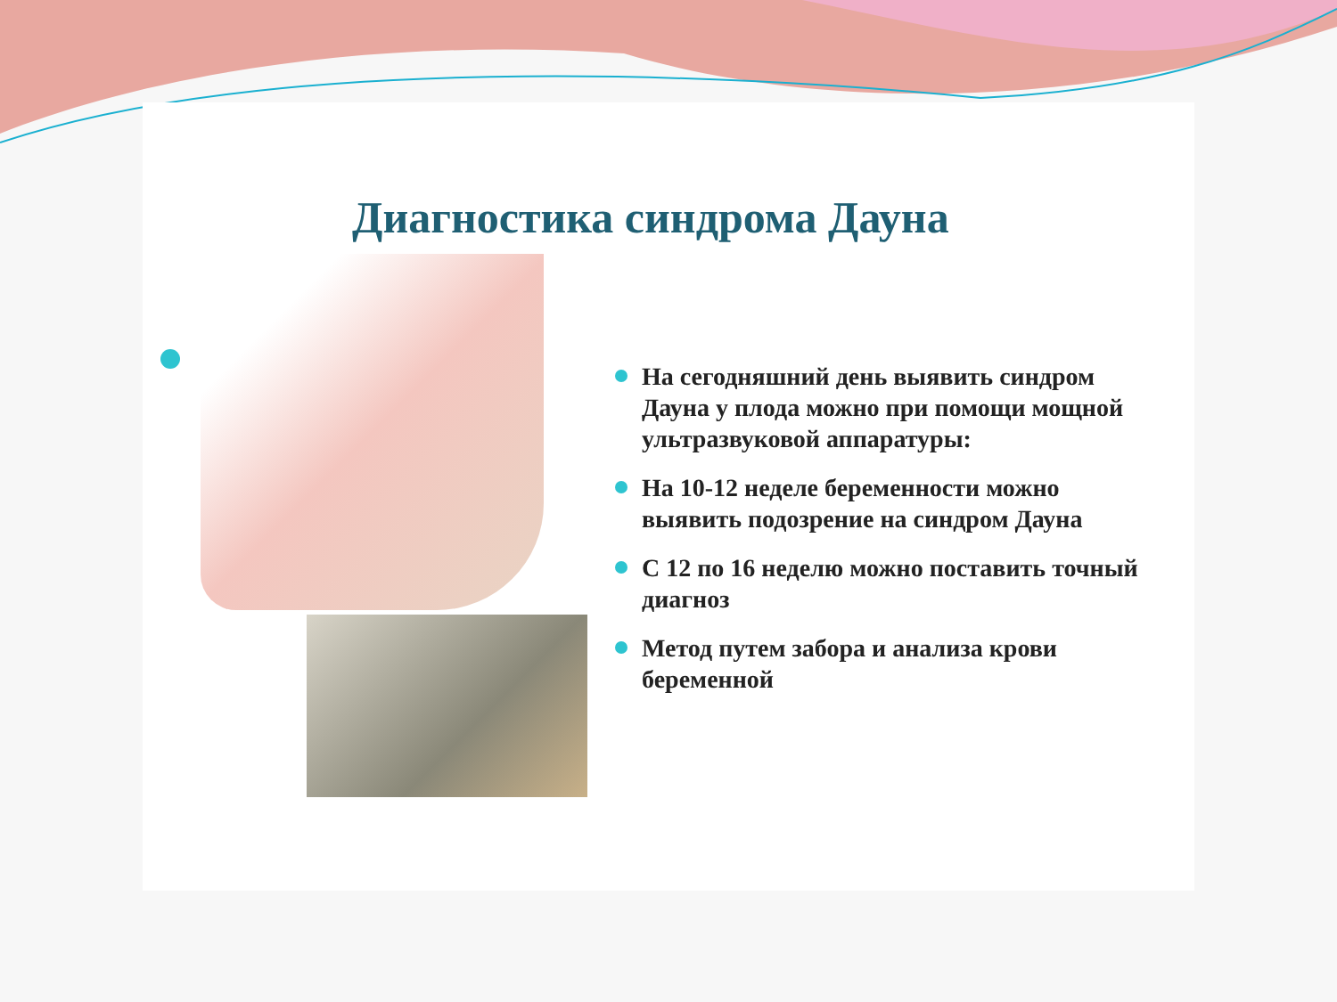Диагностика синдрома Дауна
На сегодняшний день выявить синдром Дауна у плода можно при помощи мощной ультразвуковой аппаратуры:
На 10-12 неделе беременности можно выявить подозрение на синдром Дауна
С 12 по 16 неделю можно поставить точный диагноз
Метод путем забора и анализа крови беременной